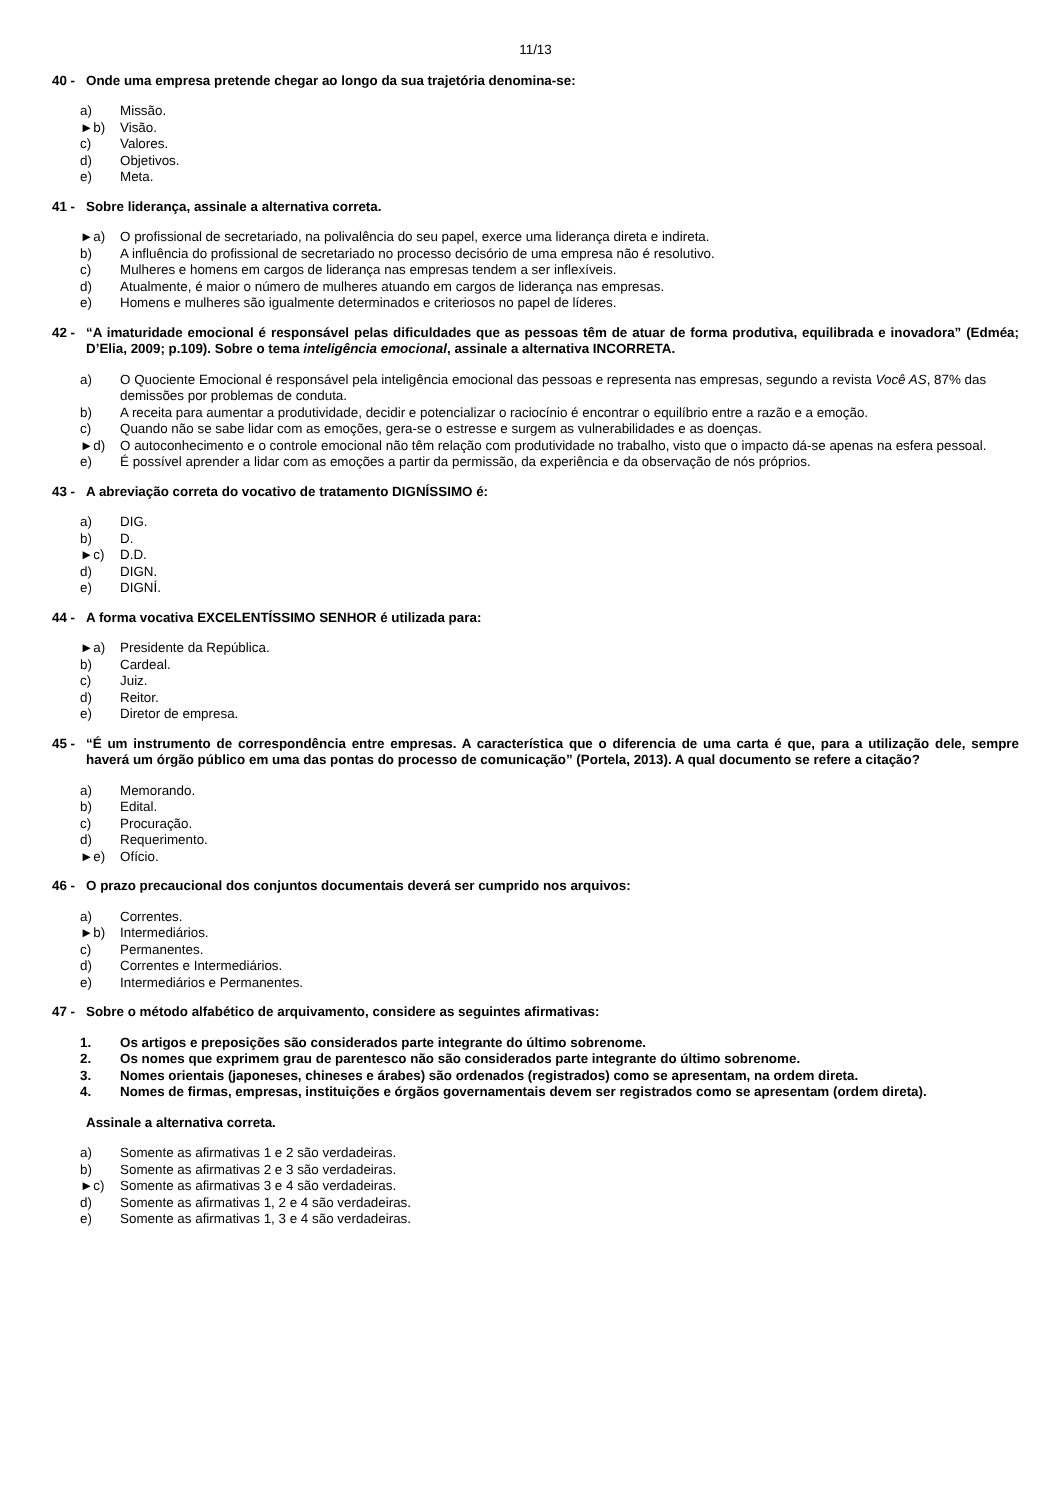11/13
40 - Onde uma empresa pretende chegar ao longo da sua trajetória denomina-se:
a) Missão.
►b) Visão.
c) Valores.
d) Objetivos.
e) Meta.
41 - Sobre liderança, assinale a alternativa correta.
►a) O profissional de secretariado, na polivalência do seu papel, exerce uma liderança direta e indireta.
b) A influência do profissional de secretariado no processo decisório de uma empresa não é resolutivo.
c) Mulheres e homens em cargos de liderança nas empresas tendem a ser inflexíveis.
d) Atualmente, é maior o número de mulheres atuando em cargos de liderança nas empresas.
e) Homens e mulheres são igualmente determinados e criteriosos no papel de líderes.
42 - “A imaturidade emocional é responsável pelas dificuldades que as pessoas têm de atuar de forma produtiva, equilibrada e inovadora” (Edméa; D’Elia, 2009; p.109). Sobre o tema inteligência emocional, assinale a alternativa INCORRETA.
a) O Quociente Emocional é responsável pela inteligência emocional das pessoas e representa nas empresas, segundo a revista Você AS, 87% das demissões por problemas de conduta.
b) A receita para aumentar a produtividade, decidir e potencializar o raciocínio é encontrar o equilíbrio entre a razão e a emoção.
c) Quando não se sabe lidar com as emoções, gera-se o estresse e surgem as vulnerabilidades e as doenças.
►d) O autoconhecimento e o controle emocional não têm relação com produtividade no trabalho, visto que o impacto dá-se apenas na esfera pessoal.
e) É possível aprender a lidar com as emoções a partir da permissão, da experiência e da observação de nós próprios.
43 - A abreviação correta do vocativo de tratamento DIGNÍSSIMO é:
a) DIG.
b) D.
►c) D.D.
d) DIGN.
e) DIGNÍ.
44 - A forma vocativa EXCELENTÍSSIMO SENHOR é utilizada para:
►a) Presidente da República.
b) Cardeal.
c) Juiz.
d) Reitor.
e) Diretor de empresa.
45 - “É um instrumento de correspondência entre empresas. A característica que o diferencia de uma carta é que, para a utilização dele, sempre haverá um órgão público em uma das pontas do processo de comunicação” (Portela, 2013). A qual documento se refere a citação?
a) Memorando.
b) Edital.
c) Procuração.
d) Requerimento.
►e) Ofício.
46 - O prazo precaucional dos conjuntos documentais deverá ser cumprido nos arquivos:
a) Correntes.
►b) Intermediários.
c) Permanentes.
d) Correntes e Intermediários.
e) Intermediários e Permanentes.
47 - Sobre o método alfabético de arquivamento, considere as seguintes afirmativas:
1. Os artigos e preposições são considerados parte integrante do último sobrenome.
2. Os nomes que exprimem grau de parentesco não são considerados parte integrante do último sobrenome.
3. Nomes orientais (japoneses, chineses e árabes) são ordenados (registrados) como se apresentam, na ordem direta.
4. Nomes de firmas, empresas, instituições e órgãos governamentais devem ser registrados como se apresentam (ordem direta).
Assinale a alternativa correta.
a) Somente as afirmativas 1 e 2 são verdadeiras.
b) Somente as afirmativas 2 e 3 são verdadeiras.
►c) Somente as afirmativas 3 e 4 são verdadeiras.
d) Somente as afirmativas 1, 2 e 4 são verdadeiras.
e) Somente as afirmativas 1, 3 e 4 são verdadeiras.